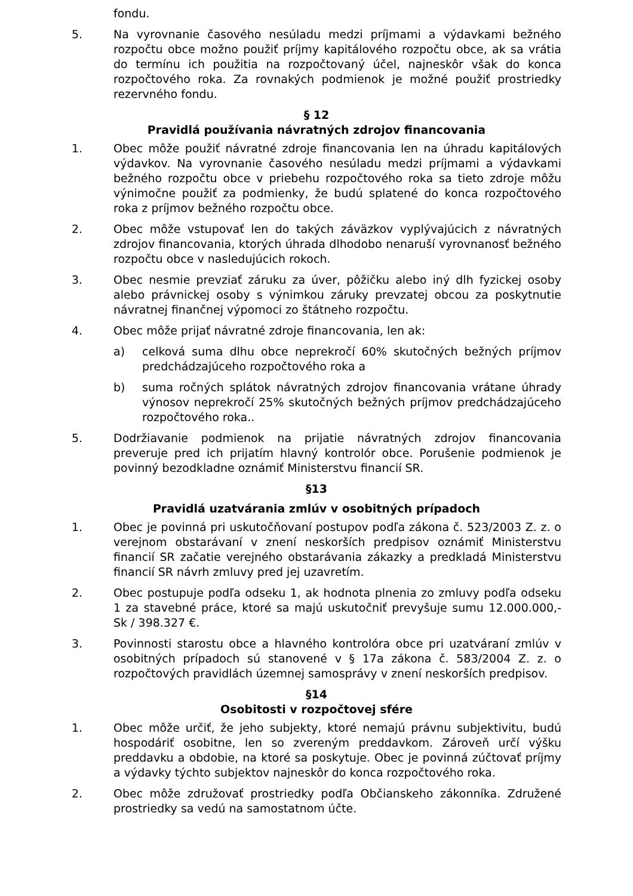fondu.
5. Na vyrovnanie časového nesúladu medzi príjmami a výdavkami bežného rozpočtu obce možno použiť príjmy kapitálového rozpočtu obce, ak sa vrátia do termínu ich použitia na rozpočtovaný účel, najneskôr však do konca rozpočtového roka. Za rovnakých podmienok je možné použiť prostriedky rezervného fondu.
§ 12
Pravidlá používania návratných zdrojov financovania
1. Obec môže použiť návratné zdroje financovania len na úhradu kapitálových výdavkov. Na vyrovnanie časového nesúladu medzi príjmami a výdavkami bežného rozpočtu obce v priebehu rozpočtového roka sa tieto zdroje môžu výnimočne použiť za podmienky, že budú splatené do konca rozpočtového roka z príjmov bežného rozpočtu obce.
2. Obec môže vstupovať len do takých záväzkov vyplývajúcich z návratných zdrojov financovania, ktorých úhrada dlhodobo nenaruší vyrovnanosť bežného rozpočtu obce v nasledujúcich rokoch.
3. Obec nesmie prevziať záruku za úver, pôžičku alebo iný dlh fyzickej osoby alebo právnickej osoby s výnimkou záruky prevzatej obcou za poskytnutie návratnej finančnej výpomoci zo štátneho rozpočtu.
4. Obec môže prijať návratné zdroje financovania, len ak:
a) celková suma dlhu obce neprekročí 60% skutočných bežných príjmov predchádzajúceho rozpočtového roka a
b) suma ročných splátok návratných zdrojov financovania vrátane úhrady výnosov neprekročí 25% skutočných bežných príjmov predchádzajúceho rozpočtového roka..
5. Dodržiavanie podmienok na prijatie návratných zdrojov financovania preveruje pred ich prijatím hlavný kontrolór obce. Porušenie podmienok je povinný bezodkladne oznámiť Ministerstvu financií SR.
§13
Pravidlá uzatvárania zmlúv v osobitných prípadoch
1. Obec je povinná pri uskutočňovaní postupov podľa zákona č. 523/2003 Z. z. o verejnom obstarávaní v znení neskorších predpisov oznámiť Ministerstvu financií SR začatie verejného obstarávania zákazky a predkladá Ministerstvu financií SR návrh zmluvy pred jej uzavretím.
2. Obec postupuje podľa odseku 1, ak hodnota plnenia zo zmluvy podľa odseku 1 za stavebné práce, ktoré sa majú uskutočniť prevyšuje sumu 12.000.000,- Sk / 398.327 €.
3. Povinnosti starostu obce a hlavného kontrolóra obce pri uzatváraní zmlúv v osobitných prípadoch sú stanovené v § 17a zákona č. 583/2004 Z. z. o rozpočtových pravidlách územnej samosprávy v znení neskorších predpisov.
§14
Osobitosti v rozpočtovej sfére
1. Obec môže určiť, že jeho subjekty, ktoré nemajú právnu subjektivitu, budú hospodáriť osobitne, len so zvereným preddavkom. Zároveň určí výšku preddavku a obdobie, na ktoré sa poskytuje. Obec je povinná zúčtovať príjmy a výdavky týchto subjektov najneskôr do konca rozpočtového roka.
2. Obec môže združovať prostriedky podľa Občianskeho zákonníka. Združené prostriedky sa vedú na samostatnom účte.